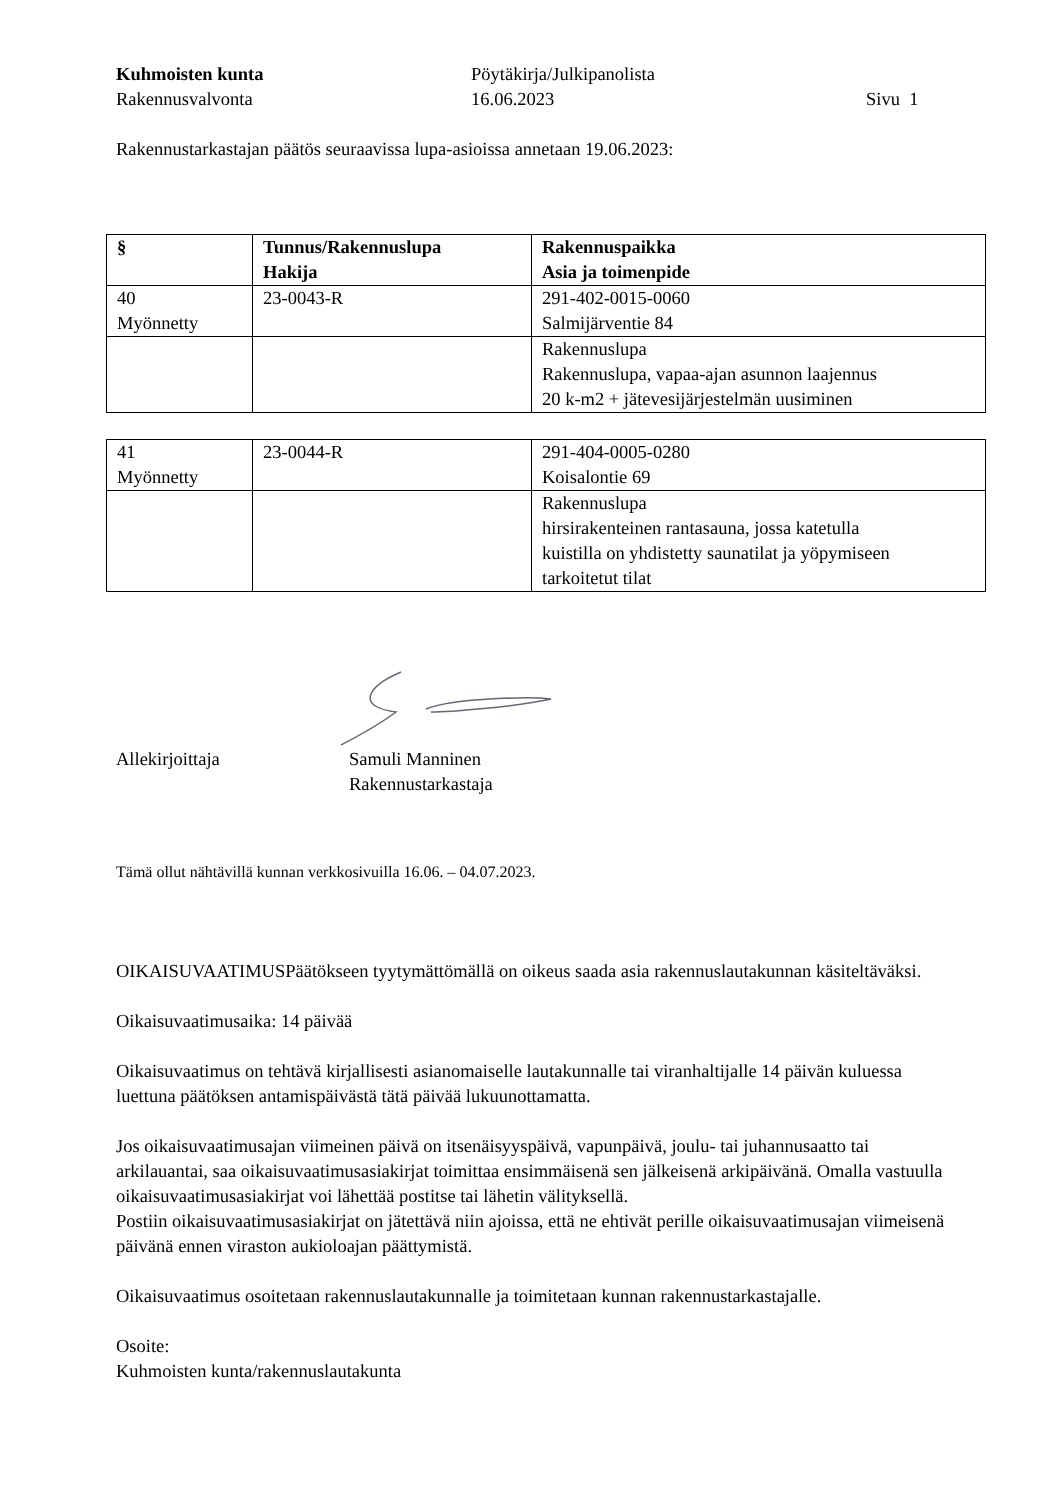Kuhmoisten kunta
Rakennusvalvonta
Pöytäkirja/Julkipanolista
16.06.2023
Sivu 1
Rakennustarkastajan päätös seuraavissa lupa-asioissa annetaan 19.06.2023:
| § | Tunnus/Rakennuslupa Hakija | Rakennuspaikka Asia ja toimenpide |
| --- | --- | --- |
| 40 Myönnetty | 23-0043-R | 291-402-0015-0060 Salmijärventie 84 |
| | | Rakennuslupa Rakennuslupa, vapaa-ajan asunnon laajennus 20 k-m2 + jätevesijärjestelmän uusiminen |
| 41 Myönnetty | 23-0044-R | 291-404-0005-0280 Koisalontie 69 |
| | | Rakennuslupa hirsirakenteinen rantasauna, jossa katetulla kuistilla on yhdistetty saunatilat ja yöpymiseen tarkoitetut tilat |
Allekirjoittaja
Samuli Manninen
Rakennustarkastaja
Tämä ollut nähtävillä kunnan verkkosivuilla 16.06. – 04.07.2023.
OIKAISUVAATIMUSPäätökseen tyytymättömällä on oikeus saada asia rakennuslautakunnan käsiteltäväksi.
Oikaisuvaatimusaika: 14 päivää
Oikaisuvaatimus on tehtävä kirjallisesti asianomaiselle lautakunnalle tai viranhaltijalle 14 päivän kuluessa luettuna päätöksen antamispäivästä tätä päivää lukuunottamatta.
Jos oikaisuvaatimusajan viimeinen päivä on itsenäisyyspäivä, vapunpäivä, joulu- tai juhannusaatto tai arkilauantai, saa oikaisuvaatimusasiakirjat toimittaa ensimmäisenä sen jälkeisenä arkipäivänä. Omalla vastuulla oikaisuvaatimusasiakirjat voi lähettää postitse tai lähetin välityksellä.
Postiin oikaisuvaatimusasiakirjat on jätettävä niin ajoissa, että ne ehtivät perille oikaisuvaatimusajan viimeisenä päivänä ennen viraston aukioloajan päättymistä.
Oikaisuvaatimus osoitetaan rakennuslautakunnalle ja toimitetaan kunnan rakennustarkastajalle.
Osoite:
Kuhmoisten kunta/rakennuslautakunta